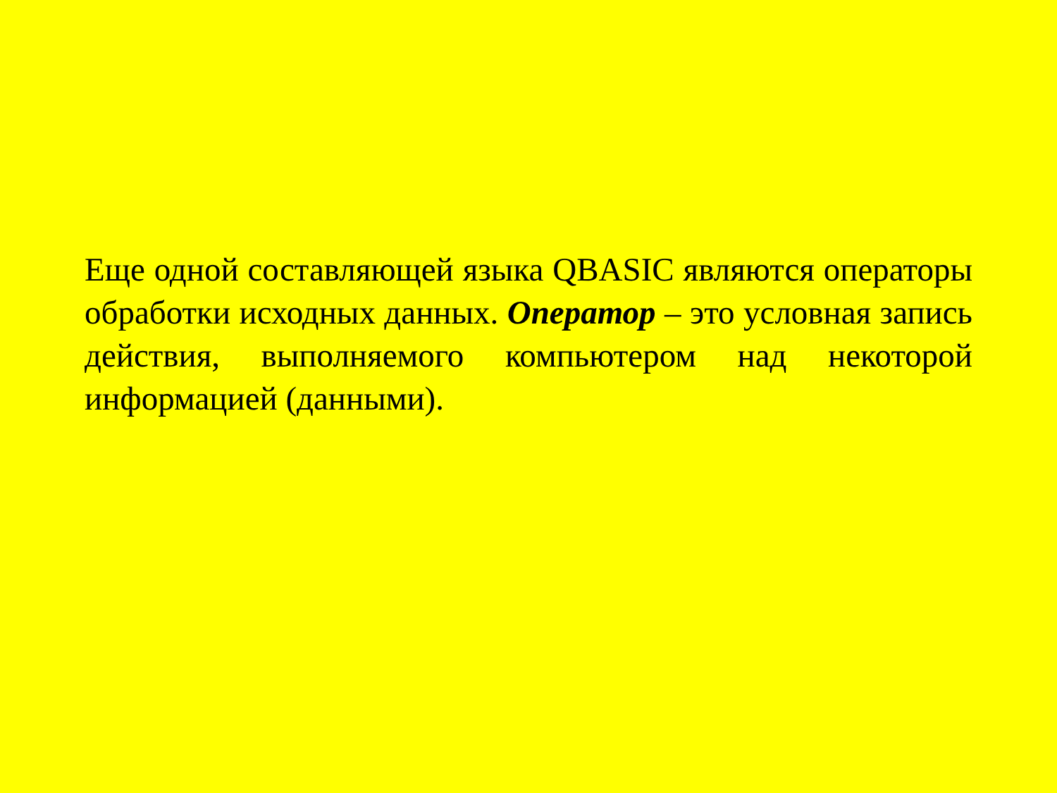Еще одной составляющей языка QBASIC являются операторы обработки исходных данных. Оператор – это условная запись действия, выполняемого компьютером над некоторой информацией (данными).